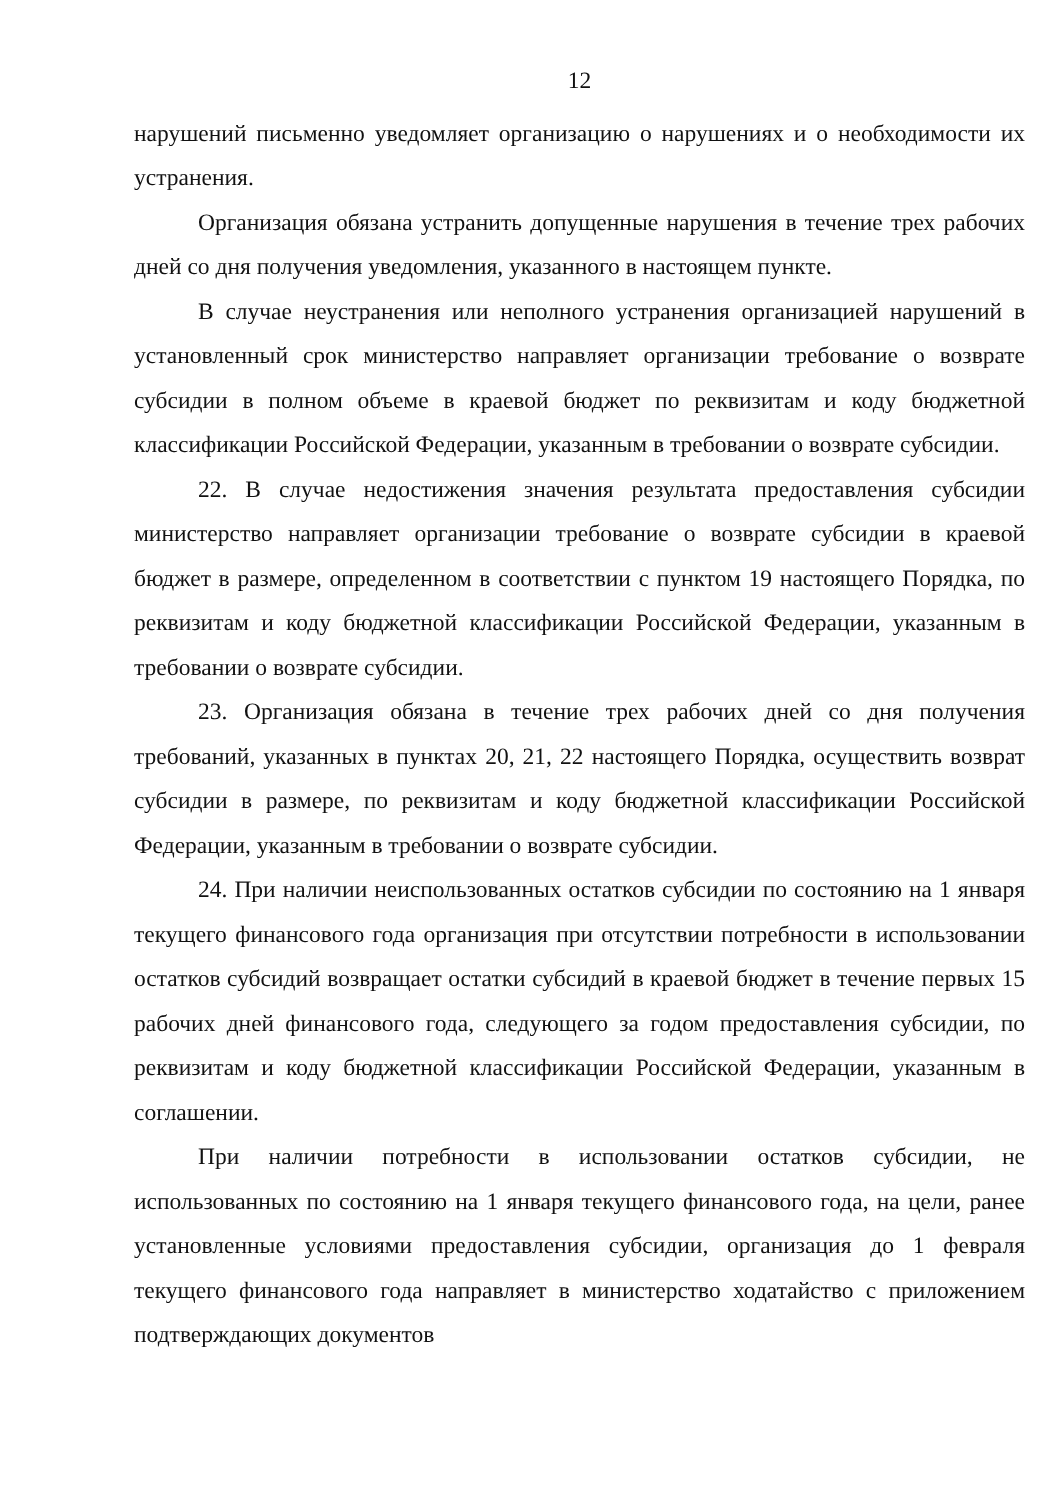12
нарушений письменно уведомляет организацию о нарушениях и о необходимости их устранения.
Организация обязана устранить допущенные нарушения в течение трех рабочих дней со дня получения уведомления, указанного в настоящем пункте.
В случае неустранения или неполного устранения организацией нарушений в установленный срок министерство направляет организации требование о возврате субсидии в полном объеме в краевой бюджет по реквизитам и коду бюджетной классификации Российской Федерации, указанным в требовании о возврате субсидии.
22. В случае недостижения значения результата предоставления субсидии министерство направляет организации требование о возврате субсидии в краевой бюджет в размере, определенном в соответствии с пунктом 19 настоящего Порядка, по реквизитам и коду бюджетной классификации Российской Федерации, указанным в требовании о возврате субсидии.
23. Организация обязана в течение трех рабочих дней со дня получения требований, указанных в пунктах 20, 21, 22 настоящего Порядка, осуществить возврат субсидии в размере, по реквизитам и коду бюджетной классификации Российской Федерации, указанным в требовании о возврате субсидии.
24. При наличии неиспользованных остатков субсидии по состоянию на 1 января текущего финансового года организация при отсутствии потребности в использовании остатков субсидий возвращает остатки субсидий в краевой бюджет в течение первых 15 рабочих дней финансового года, следующего за годом предоставления субсидии, по реквизитам и коду бюджетной классификации Российской Федерации, указанным в соглашении.
При наличии потребности в использовании остатков субсидии, не использованных по состоянию на 1 января текущего финансового года, на цели, ранее установленные условиями предоставления субсидии, организация до 1 февраля текущего финансового года направляет в министерство ходатайство с приложением подтверждающих документов